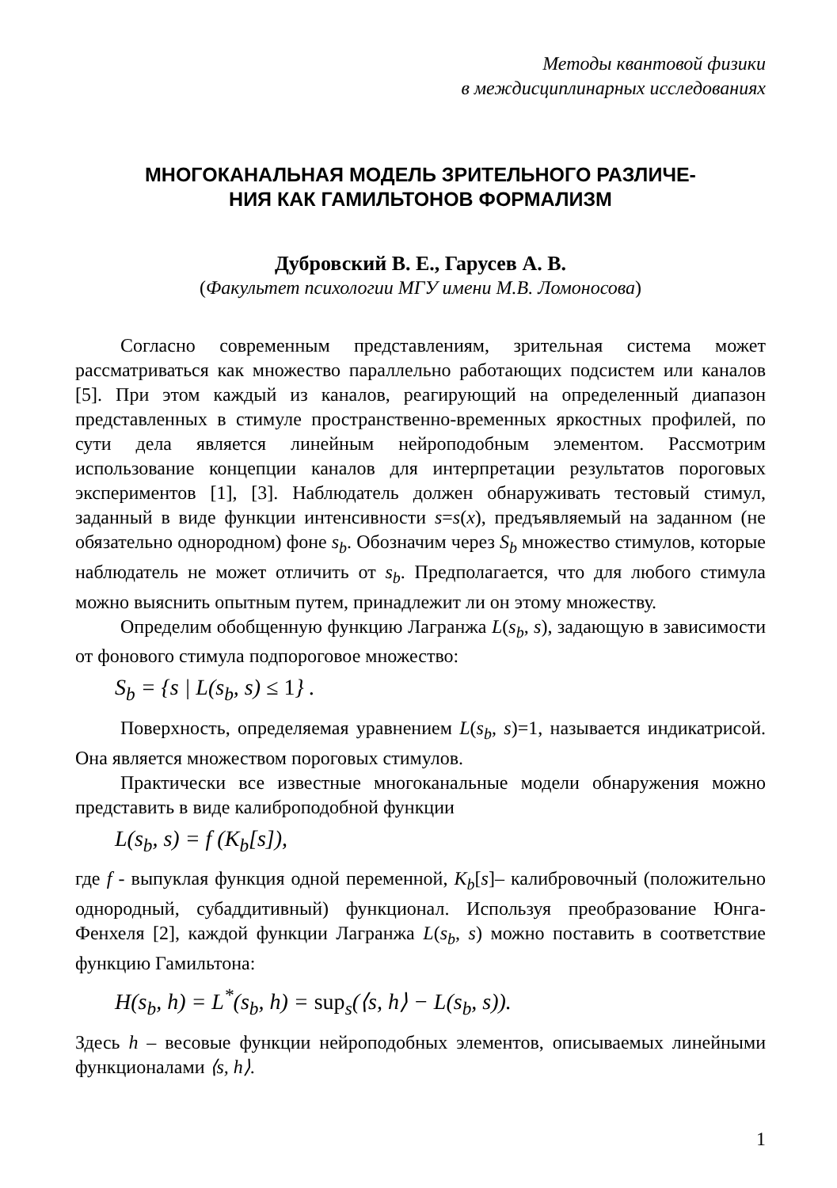Методы квантовой физики
в междисциплинарных исследованиях
МНОГОКАНАЛЬНАЯ МОДЕЛЬ ЗРИТЕЛЬНОГО РАЗЛИЧЕ-
НИЯ КАК ГАМИЛЬТОНОВ ФОРМАЛИЗМ
Дубровский В. Е., Гарусев А. В.
(Факультет психологии МГУ имени М.В. Ломоносова)
Согласно современным представлениям, зрительная система может рассматриваться как множество параллельно работающих подсистем или каналов [5]. При этом каждый из каналов, реагирующий на определенный диапазон представленных в стимуле пространственно-временных яркостных профилей, по сути дела является линейным нейроподобным элементом. Рассмотрим использование концепции каналов для интерпретации результатов пороговых экспериментов [1], [3]. Наблюдатель должен обнаруживать тестовый стимул, заданный в виде функции интенсивности s=s(x), предъявляемый на заданном (не обязательно однородном) фоне s<sub>b</sub>. Обозначим через S<sub>b</sub> множество стимулов, которые наблюдатель не может отличить от s<sub>b</sub>. Предполагается, что для любого стимула можно выяснить опытным путем, принадлежит ли он этому множеству.
Определим обобщенную функцию Лагранжа L(s<sub>b</sub>, s), задающую в зависимости от фонового стимула подпороговое множество:
S<sub>b</sub> = {s | L(s<sub>b</sub>, s) ≤ 1} .
Поверхность, определяемая уравнением L(s<sub>b</sub>, s)=1, называется индикатрисой. Она является множеством пороговых стимулов.
Практически все известные многоканальные модели обнаружения можно представить в виде калиброподобной функции
L(s<sub>b</sub>, s) = f (K<sub>b</sub>[s]),
где f - выпуклая функция одной переменной, K<sub>b</sub>[s]– калибровочный (положительно однородный, субаддитивный) функционал. Используя преобразование Юнга-Фенхеля [2], каждой функции Лагранжа L(s<sub>b</sub>, s) можно поставить в соответствие функцию Гамильтона:
H(s<sub>b</sub>, h) = L<sup>*</sup>(s<sub>b</sub>, h) = sup<sub>s</sub>(⟨s, h⟩ − L(s<sub>b</sub>, s)).
Здесь h – весовые функции нейроподобных элементов, описываемых линейными функционалами ⟨s, h⟩.
1